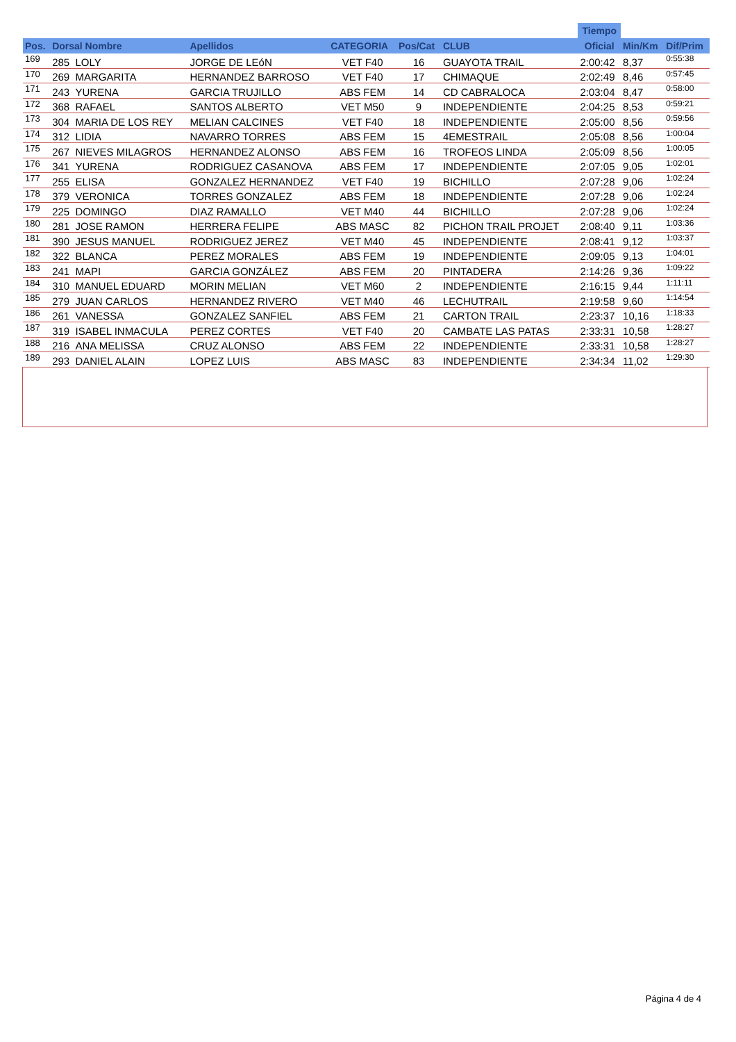| | | | | | | | Tiempo | | |
| --- | --- | --- | --- | --- | --- | --- | --- | --- | --- |
| Pos. | Dorsal Nombre | Apellidos | CATEGORIA | Pos/Cat | CLUB | | Oficial | Min/Km | Dif/Prim |
| 169 | 285 LOLY | JORGE DE LEóN | VET F40 | 16 | GUAYOTA TRAIL | | 2:00:42 | 8,37 | 0:55:38 |
| 170 | 269 MARGARITA | HERNANDEZ BARROSO | VET F40 | 17 | CHIMAQUE | | 2:02:49 | 8,46 | 0:57:45 |
| 171 | 243 YURENA | GARCIA TRUJILLO | ABS FEM | 14 | CD CABRALOCA | | 2:03:04 | 8,47 | 0:58:00 |
| 172 | 368 RAFAEL | SANTOS ALBERTO | VET M50 | 9 | INDEPENDIENTE | | 2:04:25 | 8,53 | 0:59:21 |
| 173 | 304 MARIA DE LOS REY | MELIAN CALCINES | VET F40 | 18 | INDEPENDIENTE | | 2:05:00 | 8,56 | 0:59:56 |
| 174 | 312 LIDIA | NAVARRO TORRES | ABS FEM | 15 | 4EMESTRAIL | | 2:05:08 | 8,56 | 1:00:04 |
| 175 | 267 NIEVES MILAGROS | HERNANDEZ ALONSO | ABS FEM | 16 | TROFEOS LINDA | | 2:05:09 | 8,56 | 1:00:05 |
| 176 | 341 YURENA | RODRIGUEZ CASANOVA | ABS FEM | 17 | INDEPENDIENTE | | 2:07:05 | 9,05 | 1:02:01 |
| 177 | 255 ELISA | GONZALEZ HERNANDEZ | VET F40 | 19 | BICHILLO | | 2:07:28 | 9,06 | 1:02:24 |
| 178 | 379 VERONICA | TORRES GONZALEZ | ABS FEM | 18 | INDEPENDIENTE | | 2:07:28 | 9,06 | 1:02:24 |
| 179 | 225 DOMINGO | DIAZ RAMALLO | VET M40 | 44 | BICHILLO | | 2:07:28 | 9,06 | 1:02:24 |
| 180 | 281 JOSE RAMON | HERRERA FELIPE | ABS MASC | 82 | PICHON TRAIL PROJET | | 2:08:40 | 9,11 | 1:03:36 |
| 181 | 390 JESUS MANUEL | RODRIGUEZ JEREZ | VET M40 | 45 | INDEPENDIENTE | | 2:08:41 | 9,12 | 1:03:37 |
| 182 | 322 BLANCA | PEREZ MORALES | ABS FEM | 19 | INDEPENDIENTE | | 2:09:05 | 9,13 | 1:04:01 |
| 183 | 241 MAPI | GARCIA GONZÁLEZ | ABS FEM | 20 | PINTADERA | | 2:14:26 | 9,36 | 1:09:22 |
| 184 | 310 MANUEL EDUARD | MORIN MELIAN | VET M60 | 2 | INDEPENDIENTE | | 2:16:15 | 9,44 | 1:11:11 |
| 185 | 279 JUAN CARLOS | HERNANDEZ RIVERO | VET M40 | 46 | LECHUTRAIL | | 2:19:58 | 9,60 | 1:14:54 |
| 186 | 261 VANESSA | GONZALEZ SANFIEL | ABS FEM | 21 | CARTON TRAIL | | 2:23:37 | 10,16 | 1:18:33 |
| 187 | 319 ISABEL INMACULA | PEREZ CORTES | VET F40 | 20 | CAMBATE LAS PATAS | | 2:33:31 | 10,58 | 1:28:27 |
| 188 | 216 ANA MELISSA | CRUZ ALONSO | ABS FEM | 22 | INDEPENDIENTE | | 2:33:31 | 10,58 | 1:28:27 |
| 189 | 293 DANIEL ALAIN | LOPEZ LUIS | ABS MASC | 83 | INDEPENDIENTE | | 2:34:34 | 11,02 | 1:29:30 |
Página 4 de 4